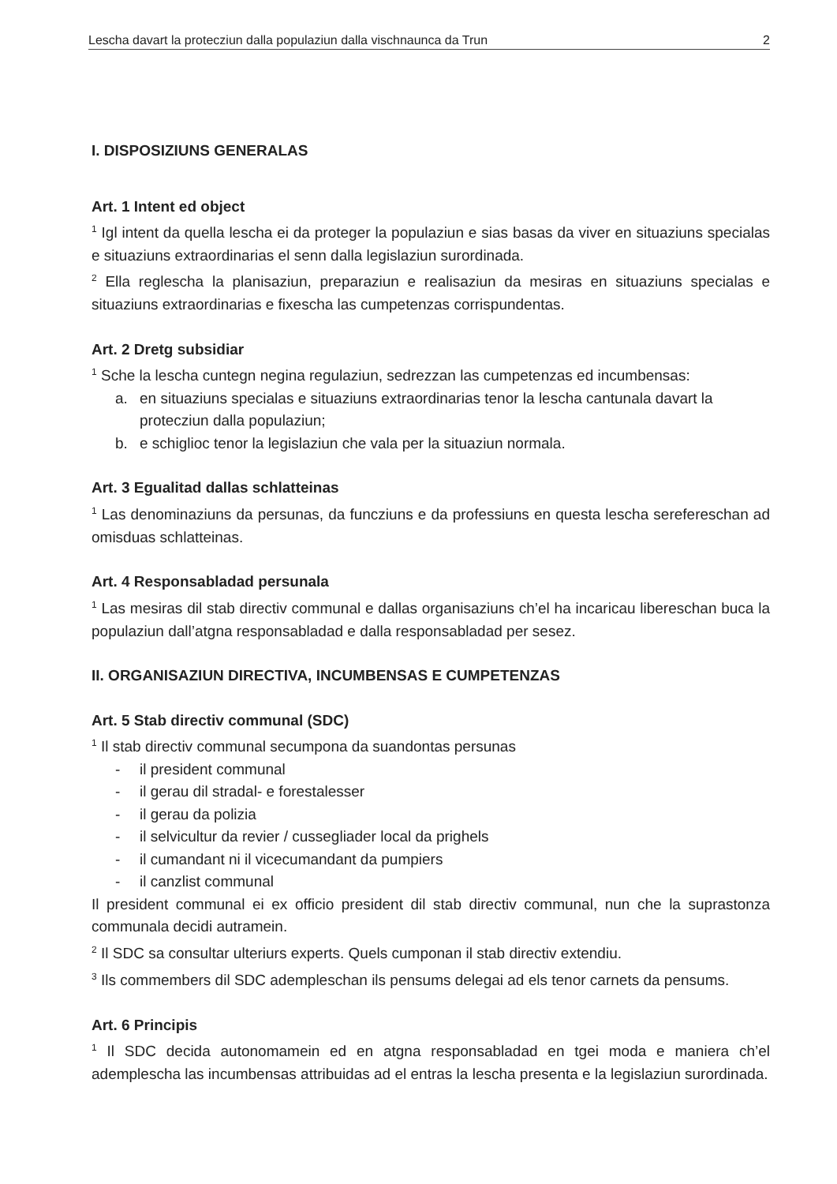Lescha davart la protecziun dalla populaziun dalla vischnaunca da Trun 2
I. DISPOSIZIUNS GENERALAS
Art. 1 Intent ed object
<sup>1</sup> Igl intent da quella lescha ei da proteger la populaziun e sias basas da viver en situaziuns specialas e situaziuns extraordinarias el senn dalla legislaziun surordinada.
<sup>2</sup> Ella reglescha la planisaziun, preparaziun e realisaziun da mesiras en situaziuns specialas e situaziuns extraordinarias e fixescha las cumpetenzas corrispundentas.
Art. 2 Dretg subsidiar
<sup>1</sup> Sche la lescha cuntegn negina regulaziun, sedrezzan las cumpetenzas ed incumbensas:
a. en situaziuns specialas e situaziuns extraordinarias tenor la lescha cantunala davart la protecziun dalla populaziun;
b. e schiglioc tenor la legislaziun che vala per la situaziun normala.
Art. 3 Egualitad dallas schlatteinas
<sup>1</sup> Las denominaziuns da persunas, da funcziuns e da professiuns en questa lescha serefereschan ad omisduas schlatteinas.
Art. 4 Responsabladad persunala
<sup>1</sup> Las mesiras dil stab directiv communal e dallas organisaziuns ch’el ha incaricau libereschan buca la populaziun dall’atgna responsabladad e dalla responsabladad per sesez.
II. ORGANISAZIUN DIRECTIVA, INCUMBENSAS E CUMPETENZAS
Art. 5 Stab directiv communal (SDC)
<sup>1</sup> Il stab directiv communal secumpona da suandontas persunas
- il president communal
- il gerau dil stradal- e forestalesser
- il gerau da polizia
- il selvicultur da revier / cussegliader local da prighels
- il cumandant ni il vicecumandant da pumpiers
- il canzlist communal
Il president communal ei ex officio president dil stab directiv communal, nun che la suprastonza communala decidi autramein.
<sup>2</sup> Il SDC sa consultar ulteriurs experts. Quels cumponan il stab directiv extendiu.
<sup>3</sup> Ils commembers dil SDC adempleschan ils pensums delegai ad els tenor carnets da pensums.
Art. 6 Principis
<sup>1</sup> Il SDC decida autonomamein ed en atgna responsabladad en tgei moda e maniera ch’el adempleschа las incumbensas attribuidas ad el entras la lescha presenta e la legislaziun surordinada.